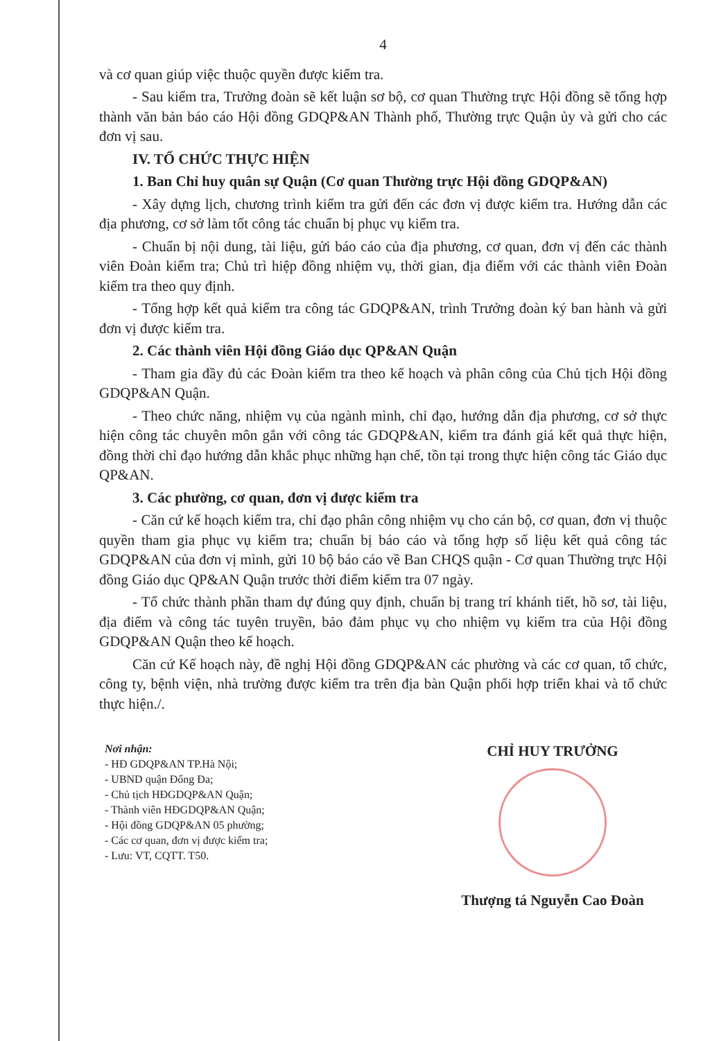4
và cơ quan giúp việc thuộc quyền được kiểm tra.
- Sau kiểm tra, Trưởng đoàn sẽ kết luận sơ bộ, cơ quan Thường trực Hội đồng sẽ tổng hợp thành văn bản báo cáo Hội đồng GDQP&AN Thành phố, Thường trực Quận ủy và gửi cho các đơn vị sau.
IV. TỔ CHỨC THỰC HIỆN
1. Ban Chỉ huy quân sự Quận (Cơ quan Thường trực Hội đồng GDQP&AN)
- Xây dựng lịch, chương trình kiểm tra gửi đến các đơn vị được kiểm tra. Hướng dẫn các địa phương, cơ sở làm tốt công tác chuẩn bị phục vụ kiểm tra.
- Chuẩn bị nội dung, tài liệu, gửi báo cáo của địa phương, cơ quan, đơn vị đến các thành viên Đoàn kiểm tra; Chủ trì hiệp đồng nhiệm vụ, thời gian, địa điểm với các thành viên Đoàn kiểm tra theo quy định.
- Tổng hợp kết quả kiểm tra công tác GDQP&AN, trình Trưởng đoàn ký ban hành và gửi đơn vị được kiểm tra.
2. Các thành viên Hội đồng Giáo dục QP&AN Quận
- Tham gia đầy đủ các Đoàn kiểm tra theo kế hoạch và phân công của Chủ tịch Hội đồng GDQP&AN Quận.
- Theo chức năng, nhiệm vụ của ngành mình, chỉ đạo, hướng dẫn địa phương, cơ sở thực hiện công tác chuyên môn gắn với công tác GDQP&AN, kiểm tra đánh giá kết quả thực hiện, đồng thời chỉ đạo hướng dẫn khắc phục những hạn chế, tồn tại trong thực hiện công tác Giáo dục QP&AN.
3. Các phường, cơ quan, đơn vị được kiểm tra
- Căn cứ kế hoạch kiểm tra, chỉ đạo phân công nhiệm vụ cho cán bộ, cơ quan, đơn vị thuộc quyền tham gia phục vụ kiểm tra; chuẩn bị báo cáo và tổng hợp số liệu kết quả công tác GDQP&AN của đơn vị mình, gửi 10 bộ báo cáo về Ban CHQS quận - Cơ quan Thường trực Hội đồng Giáo dục QP&AN Quận trước thời điểm kiểm tra 07 ngày.
- Tổ chức thành phần tham dự đúng quy định, chuẩn bị trang trí khánh tiết, hồ sơ, tài liệu, địa điểm và công tác tuyên truyền, bảo đảm phục vụ cho nhiệm vụ kiểm tra của Hội đồng GDQP&AN Quận theo kế hoạch.
Căn cứ Kế hoạch này, đề nghị Hội đồng GDQP&AN các phường và các cơ quan, tổ chức, công ty, bệnh viện, nhà trường được kiểm tra trên địa bàn Quận phối hợp triển khai và tổ chức thực hiện./.
Nơi nhận:
- HĐ GDQP&AN TP.Hà Nội;
- UBND quận Đống Đa;
- Chủ tịch HĐGDQP&AN Quận;
- Thành viên HĐGDQP&AN Quận;
- Hội đồng GDQP&AN 05 phường;
- Các cơ quan, đơn vị được kiểm tra;
- Lưu: VT, CQTT. T50.
CHỈ HUY TRƯỞNG
Thượng tá Nguyễn Cao Đoàn